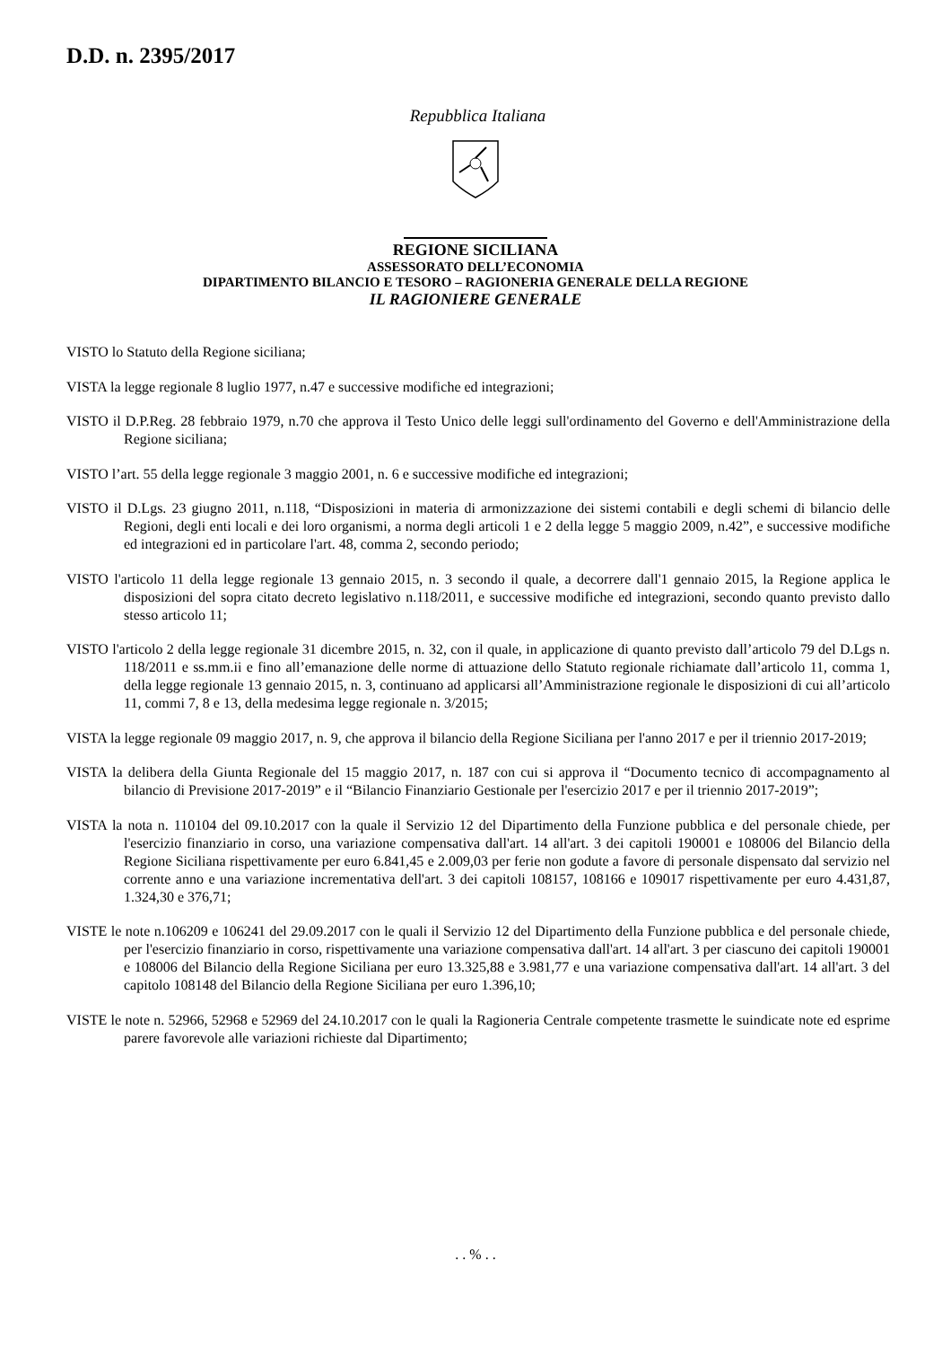D.D. n. 2395/2017
Repubblica Italiana
REGIONE SICILIANA
ASSESSORATO DELL’ECONOMIA
DIPARTIMENTO BILANCIO E TESORO – RAGIONERIA GENERALE DELLA REGIONE
IL RAGIONIERE GENERALE
VISTO lo Statuto della Regione siciliana;
VISTA la legge regionale 8 luglio 1977, n.47 e successive modifiche ed integrazioni;
VISTO il D.P.Reg. 28 febbraio 1979, n.70 che approva il Testo Unico delle leggi sull'ordinamento del Governo e dell'Amministrazione della Regione siciliana;
VISTO l’art. 55 della legge regionale 3 maggio 2001, n. 6 e successive modifiche ed integrazioni;
VISTO il D.Lgs. 23 giugno 2011, n.118, “Disposizioni in materia di armonizzazione dei sistemi contabili e degli schemi di bilancio delle Regioni, degli enti locali e dei loro organismi, a norma degli articoli 1 e 2 della legge 5 maggio 2009, n.42”, e successive modifiche ed integrazioni ed in particolare l'art. 48, comma 2, secondo periodo;
VISTO l'articolo 11 della legge regionale 13 gennaio 2015, n. 3 secondo il quale, a decorrere dall'1 gennaio 2015, la Regione applica le disposizioni del sopra citato decreto legislativo n.118/2011, e successive modifiche ed integrazioni, secondo quanto previsto dallo stesso articolo 11;
VISTO l'articolo 2 della legge regionale 31 dicembre 2015, n. 32, con il quale, in applicazione di quanto previsto dall’articolo 79 del D.Lgs n. 118/2011 e ss.mm.ii e fino all’emanazione delle norme di attuazione dello Statuto regionale richiamate dall’articolo 11, comma 1, della legge regionale 13 gennaio 2015, n. 3, continuano ad applicarsi all’Amministrazione regionale le disposizioni di cui all’articolo 11, commi 7, 8 e 13, della medesima legge regionale n. 3/2015;
VISTA la legge regionale 09 maggio 2017, n. 9, che approva il bilancio della Regione Siciliana per l'anno 2017 e per il triennio 2017-2019;
VISTA la delibera della Giunta Regionale del 15 maggio 2017, n. 187 con cui si approva il “Documento tecnico di accompagnamento al bilancio di Previsione 2017-2019” e il “Bilancio Finanziario Gestionale per l'esercizio 2017 e per il triennio 2017-2019”;
VISTA la nota n. 110104 del 09.10.2017 con la quale il Servizio 12 del Dipartimento della Funzione pubblica e del personale chiede, per l'esercizio finanziario in corso, una variazione compensativa dall'art. 14 all'art. 3 dei capitoli 190001 e 108006 del Bilancio della Regione Siciliana rispettivamente per euro 6.841,45 e 2.009,03 per ferie non godute a favore di personale dispensato dal servizio nel corrente anno e una variazione incrementativa dell'art. 3 dei capitoli 108157, 108166 e 109017 rispettivamente per euro 4.431,87, 1.324,30 e 376,71;
VISTE le note n.106209 e 106241 del 29.09.2017 con le quali il Servizio 12 del Dipartimento della Funzione pubblica e del personale chiede, per l'esercizio finanziario in corso, rispettivamente una variazione compensativa dall'art. 14 all'art. 3 per ciascuno dei capitoli 190001 e 108006 del Bilancio della Regione Siciliana per euro 13.325,88 e 3.981,77 e una variazione compensativa dall'art. 14 all'art. 3 del capitolo 108148 del Bilancio della Regione Siciliana per euro 1.396,10;
VISTE le note n. 52966, 52968 e 52969 del 24.10.2017 con le quali la Ragioneria Centrale competente trasmette le suindicate note ed esprime parere favorevole alle variazioni richieste dal Dipartimento;
. . % . .